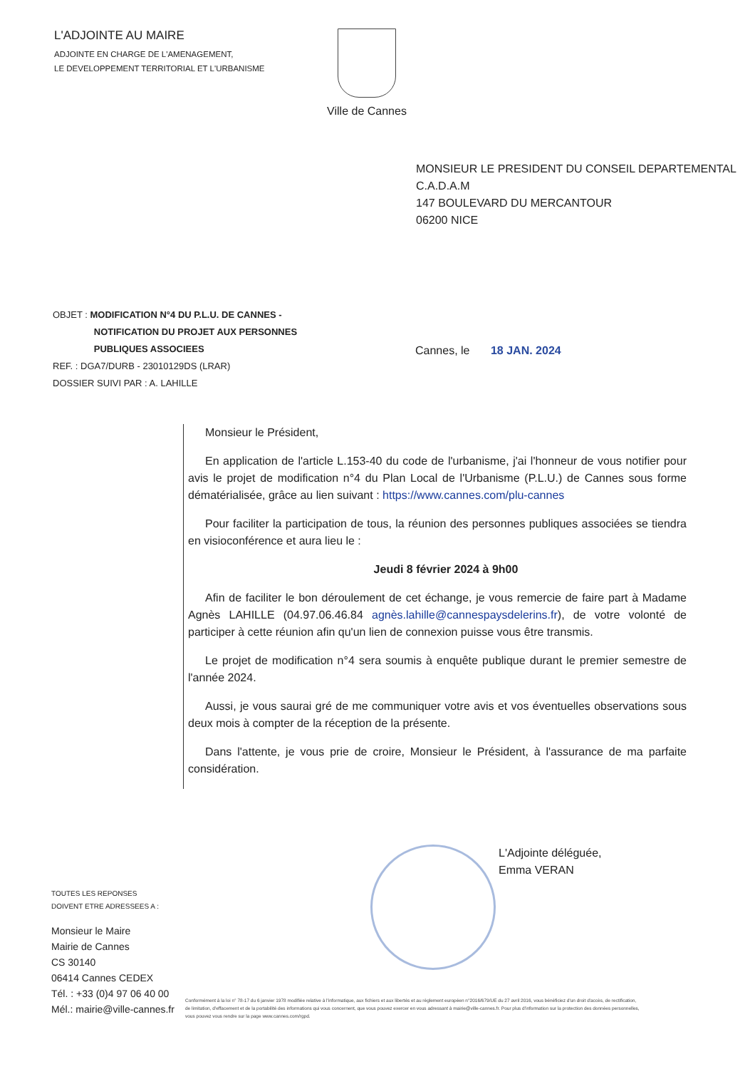L'ADJOINTE AU MAIRE
ADJOINTE EN CHARGE DE L'AMENAGEMENT,
LE DEVELOPPEMENT TERRITORIAL ET L'URBANISME
Ville de Cannes
MONSIEUR LE PRESIDENT DU CONSEIL DEPARTEMENTAL
C.A.D.A.M
147 BOULEVARD DU MERCANTOUR
06200 NICE
OBJET : MODIFICATION N°4 DU P.L.U. DE CANNES -
NOTIFICATION DU PROJET AUX PERSONNES
PUBLIQUES ASSOCIEES
REF. : DGA7/DURB - 23010129DS (LRAR)
DOSSIER SUIVI PAR : A. LAHILLE
Cannes, le 18 JAN. 2024
Monsieur le Président,
En application de l'article L.153-40 du code de l'urbanisme, j'ai l'honneur de vous notifier pour avis le projet de modification n°4 du Plan Local de l'Urbanisme (P.L.U.) de Cannes sous forme dématérialisée, grâce au lien suivant : https://www.cannes.com/plu-cannes
Pour faciliter la participation de tous, la réunion des personnes publiques associées se tiendra en visioconférence et aura lieu le :
Jeudi 8 février 2024 à 9h00
Afin de faciliter le bon déroulement de cet échange, je vous remercie de faire part à Madame Agnès LAHILLE (04.97.06.46.84 agnès.lahille@cannespaysdelerins.fr), de votre volonté de participer à cette réunion afin qu'un lien de connexion puisse vous être transmis.
Le projet de modification n°4 sera soumis à enquête publique durant le premier semestre de l'année 2024.
Aussi, je vous saurai gré de me communiquer votre avis et vos éventuelles observations sous deux mois à compter de la réception de la présente.
Dans l'attente, je vous prie de croire, Monsieur le Président, à l'assurance de ma parfaite considération.
L'Adjointe déléguée,
Emma VERAN
TOUTES LES REPONSES
DOIVENT ETRE ADRESSEES A :
Monsieur le Maire
Mairie de Cannes
CS 30140
06414 Cannes CEDEX
Tél. : +33 (0)4 97 06 40 00
Mél.: mairie@ville-cannes.fr
Conformément à la loi n° 78-17 du 6 janvier 1978 modifiée relative à l'informatique, aux fichiers et aux libertés et au règlement européen n°2016/679/UE du 27 avril 2016, vous bénéficiez d'un droit d'accès, de rectification, de limitation, d'effacement et de la portabilité des informations qui vous concernent, que vous pouvez exercer en vous adressant à mairie@ville-cannes.fr. Pour plus d'information sur la protection des données personnelles, vous pouvez vous rendre sur la page www.cannes.com/rgpd.